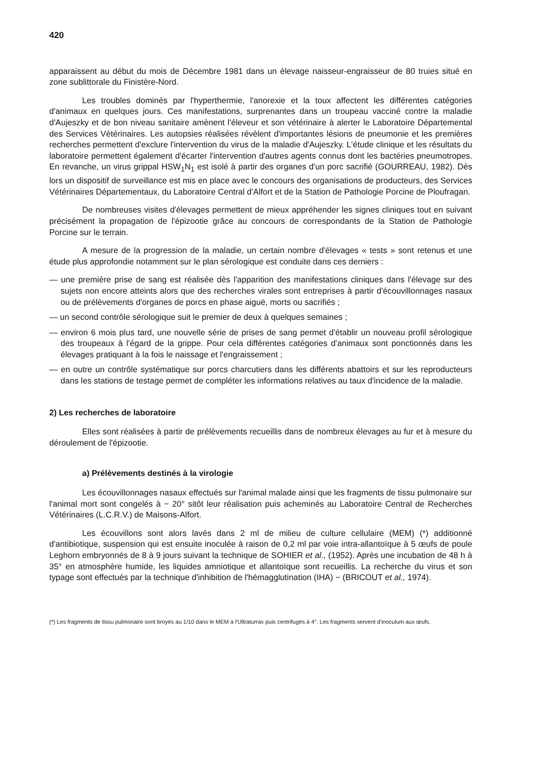420
apparaissent au début du mois de Décembre 1981 dans un élevage naisseur-engraisseur de 80 truies situé en zone sublittorale du Finistère-Nord.
Les troubles dominés par l'hyperthermie, l'anorexie et la toux affectent les différentes catégories d'animaux en quelques jours. Ces manifestations, surprenantes dans un troupeau vacciné contre la maladie d'Aujeszky et de bon niveau sanitaire amènent l'éleveur et son vétérinaire à alerter le Laboratoire Départemental des Services Vétérinaires. Les autopsies réalisées révèlent d'importantes lésions de pneumonie et les premières recherches permettent d'exclure l'intervention du virus de la maladie d'Aujeszky. L'étude clinique et les résultats du laboratoire permettent également d'écarter l'intervention d'autres agents connus dont les bactéries pneumotropes. En revanche, un virus grippal HSW<sub>1</sub>N<sub>1</sub> est isolé à partir des organes d'un porc sacrifié (GOURREAU, 1982). Dès lors un dispositif de surveillance est mis en place avec le concours des organisations de producteurs, des Services Vétérinaires Départementaux, du Laboratoire Central d'Alfort et de la Station de Pathologie Porcine de Ploufragan.
De nombreuses visites d'élevages permettent de mieux appréhender les signes cliniques tout en suivant précisément la propagation de l'épizootie grâce au concours de correspondants de la Station de Pathologie Porcine sur le terrain.
A mesure de la progression de la maladie, un certain nombre d'élevages « tests » sont retenus et une étude plus approfondie notamment sur le plan sérologique est conduite dans ces derniers :
— une première prise de sang est réalisée dès l'apparition des manifestations cliniques dans l'élevage sur des sujets non encore atteints alors que des recherches virales sont entreprises à partir d'écouvillonnages nasaux ou de prélèvements d'organes de porcs en phase aiguë, morts ou sacrifiés ;
— un second contrôle sérologique suit le premier de deux à quelques semaines ;
— environ 6 mois plus tard, une nouvelle série de prises de sang permet d'établir un nouveau profil sérologique des troupeaux à l'égard de la grippe. Pour cela différentes catégories d'animaux sont ponctionnés dans les élevages pratiquant à la fois le naissage et l'engraissement ;
— en outre un contrôle systématique sur porcs charcutiers dans les différents abattoirs et sur les reproducteurs dans les stations de testage permet de compléter les informations relatives au taux d'incidence de la maladie.
2) Les recherches de laboratoire
Elles sont réalisées à partir de prélèvements recueillis dans de nombreux élevages au fur et à mesure du déroulement de l'épizootie.
a) Prélèvements destinés à la virologie
Les écouvillonnages nasaux effectués sur l'animal malade ainsi que les fragments de tissu pulmonaire sur l'animal mort sont congelés à − 20° sitôt leur réalisation puis acheminés au Laboratoire Central de Recherches Vétérinaires (L.C.R.V.) de Maisons-Alfort.
Les écouvillons sont alors lavés dans 2 ml de milieu de culture cellulaire (MEM) (*) additionné d'antibiotique, suspension qui est ensuite inoculée à raison de 0,2 ml par voie intra-allantoïque à 5 œufs de poule Leghorn embryonnés de 8 à 9 jours suivant la technique de SOHIER et al., (1952). Après une incubation de 48 h à 35° en atmosphère humide, les liquides amniotique et allantoïque sont recueillis. La recherche du virus et son typage sont effectués par la technique d'inhibition de l'hémagglutination (IHA) − (BRICOUT et al., 1974).
(*) Les fragments de tissu pulmonaire sont broyés au 1/10 dans le MEM à l'Ultraturrax puis centrifugés à 4°. Les fragments servent d'inoculum aux œufs.